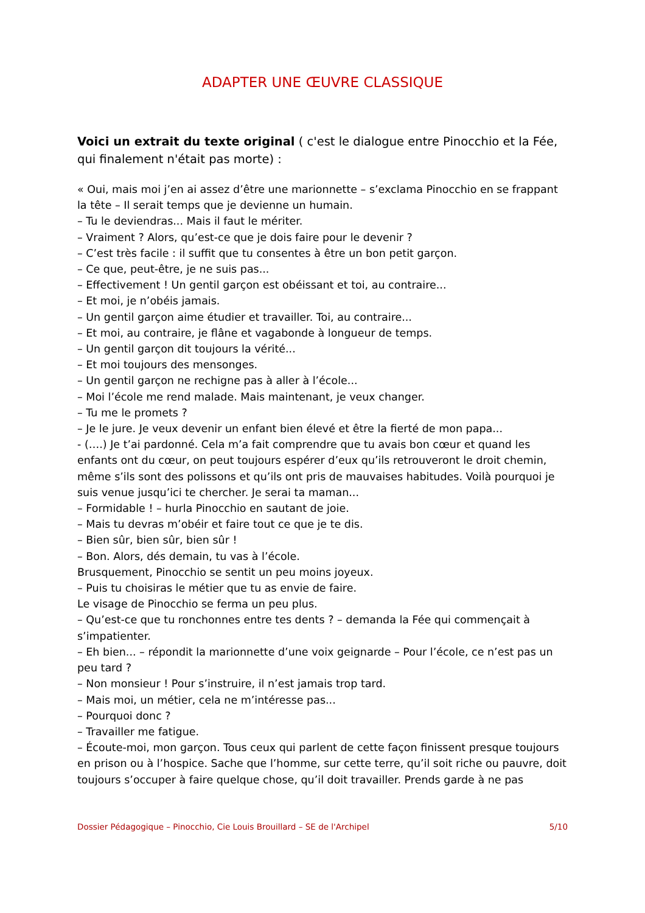ADAPTER UNE ŒUVRE CLASSIQUE
Voici un extrait du texte original ( c'est le dialogue entre Pinocchio et la Fée, qui finalement n'était pas morte) :
« Oui, mais moi j’en ai assez d’être une marionnette – s’exclama Pinocchio en se frappant la tête – Il serait temps que je devienne un humain.
– Tu le deviendras... Mais il faut le mériter.
– Vraiment ? Alors, qu’est-ce que je dois faire pour le devenir ?
– C’est très facile : il suffit que tu consentes à être un bon petit garçon.
– Ce que, peut-être, je ne suis pas...
– Effectivement ! Un gentil garçon est obéissant et toi, au contraire...
– Et moi, je n’obéis jamais.
– Un gentil garçon aime étudier et travailler. Toi, au contraire...
– Et moi, au contraire, je flâne et vagabonde à longueur de temps.
– Un gentil garçon dit toujours la vérité...
– Et moi toujours des mensonges.
– Un gentil garçon ne rechigne pas à aller à l’école...
– Moi l’école me rend malade. Mais maintenant, je veux changer.
– Tu me le promets ?
– Je le jure. Je veux devenir un enfant bien élevé et être la fierté de mon papa...
- (….) Je t’ai pardonné. Cela m’a fait comprendre que tu avais bon cœur et quand les enfants ont du cœur, on peut toujours espérer d’eux qu’ils retrouveront le droit chemin, même s’ils sont des polissons et qu’ils ont pris de mauvaises habitudes. Voilà pourquoi je suis venue jusqu’ici te chercher. Je serai ta maman...
– Formidable ! – hurla Pinocchio en sautant de joie.
– Mais tu devras m’obéir et faire tout ce que je te dis.
– Bien sûr, bien sûr, bien sûr !
– Bon. Alors, dés demain, tu vas à l’école.
Brusquement, Pinocchio se sentit un peu moins joyeux.
– Puis tu choisiras le métier que tu as envie de faire.
Le visage de Pinocchio se ferma un peu plus.
– Qu’est-ce que tu ronchonnes entre tes dents ? – demanda la Fée qui commençait à s’impatienter.
– Eh bien... – répondit la marionnette d’une voix geignarde – Pour l’école, ce n’est pas un peu tard ?
– Non monsieur ! Pour s’instruire, il n’est jamais trop tard.
– Mais moi, un métier, cela ne m’intéresse pas...
– Pourquoi donc ?
– Travailler me fatigue.
– Écoute-moi, mon garçon. Tous ceux qui parlent de cette façon finissent presque toujours en prison ou à l’hospice. Sache que l’homme, sur cette terre, qu’il soit riche ou pauvre, doit toujours s’occuper à faire quelque chose, qu’il doit travailler. Prends garde à ne pas
Dossier Pédagogique – Pinocchio, Cie Louis Brouillard – SE de l'Archipel 5/10